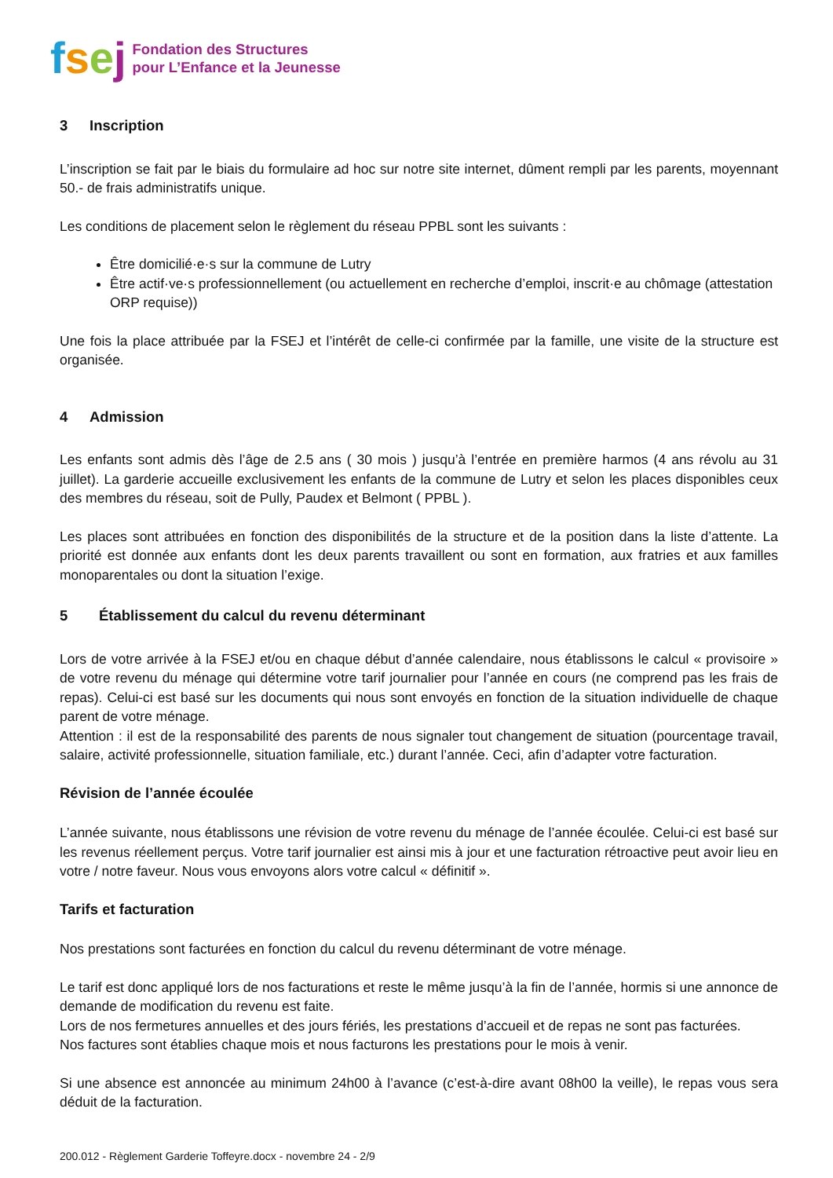fsej
Fondation des Structures
pour L’Enfance et la Jeunesse
3 Inscription
L’inscription se fait par le biais du formulaire ad hoc sur notre site internet, dûment rempli par les parents, moyennant 50.- de frais administratifs unique.
Les conditions de placement selon le règlement du réseau PPBL sont les suivants :
Être domicilié·e·s sur la commune de Lutry
Être actif·ve·s professionnellement (ou actuellement en recherche d’emploi, inscrit·e au chômage (attestation ORP requise))
Une fois la place attribuée par la FSEJ et l’intérêt de celle-ci confirmée par la famille, une visite de la structure est organisée.
4 Admission
Les enfants sont admis dès l’âge de 2.5 ans ( 30 mois ) jusqu’à l’entrée en première harmos (4 ans révolu au 31 juillet). La garderie accueille exclusivement les enfants de la commune de Lutry et selon les places disponibles ceux des membres du réseau, soit de Pully, Paudex et Belmont ( PPBL ).
Les places sont attribuées en fonction des disponibilités de la structure et de la position dans la liste d’attente. La priorité est donnée aux enfants dont les deux parents travaillent ou sont en formation, aux fratries et aux familles monoparentales ou dont la situation l’exige.
5 Établissement du calcul du revenu déterminant
Lors de votre arrivée à la FSEJ et/ou en chaque début d’année calendaire, nous établissons le calcul « provisoire » de votre revenu du ménage qui détermine votre tarif journalier pour l’année en cours (ne comprend pas les frais de repas). Celui-ci est basé sur les documents qui nous sont envoyés en fonction de la situation individuelle de chaque parent de votre ménage.
Attention : il est de la responsabilité des parents de nous signaler tout changement de situation (pourcentage travail, salaire, activité professionnelle, situation familiale, etc.) durant l’année. Ceci, afin d’adapter votre facturation.
Révision de l’année écoulée
L’année suivante, nous établissons une révision de votre revenu du ménage de l’année écoulée. Celui-ci est basé sur les revenus réellement perçus. Votre tarif journalier est ainsi mis à jour et une facturation rétroactive peut avoir lieu en votre / notre faveur. Nous vous envoyons alors votre calcul « définitif ».
Tarifs et facturation
Nos prestations sont facturées en fonction du calcul du revenu déterminant de votre ménage.
Le tarif est donc appliqué lors de nos facturations et reste le même jusqu’à la fin de l’année, hormis si une annonce de demande de modification du revenu est faite.
Lors de nos fermetures annuelles et des jours fériés, les prestations d’accueil et de repas ne sont pas facturées.
Nos factures sont établies chaque mois et nous facturons les prestations pour le mois à venir.
Si une absence est annoncée au minimum 24h00 à l’avance (c’est-à-dire avant 08h00 la veille), le repas vous sera déduit de la facturation.
200.012 - Règlement Garderie Toffeyre.docx - novembre 24 - 2/9